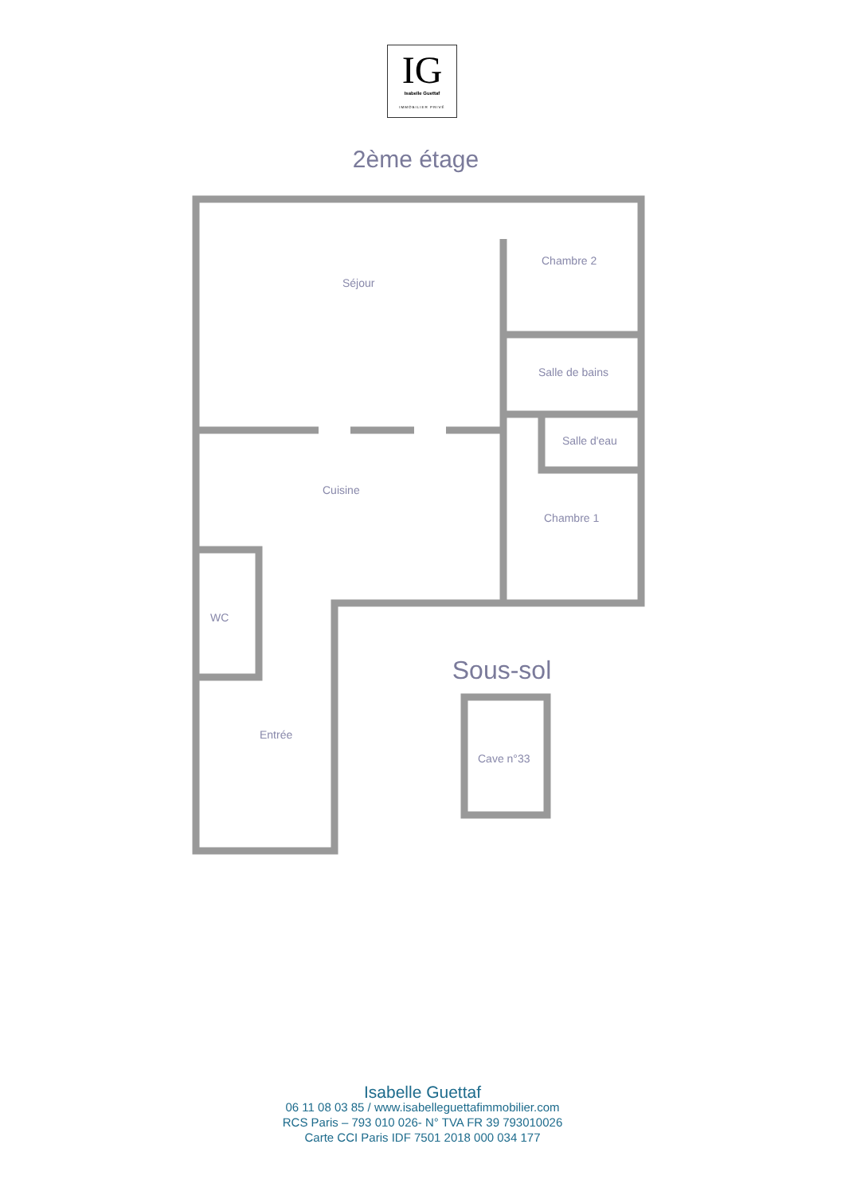IG
Isabelle Guettaf
IMMOBILIER PRIVÉ
2ème étage
Séjour
Chambre 2
Salle de bains
Salle d'eau
Cuisine
Chambre 1
WC
Entrée
Sous-sol
Cave n°33
Isabelle Guettaf
06 11 08 03 85 / www.isabelleguettafimmobilier.com
RCS Paris – 793 010 026- N° TVA FR 39 793010026
Carte CCI Paris IDF 7501 2018 000 034 177